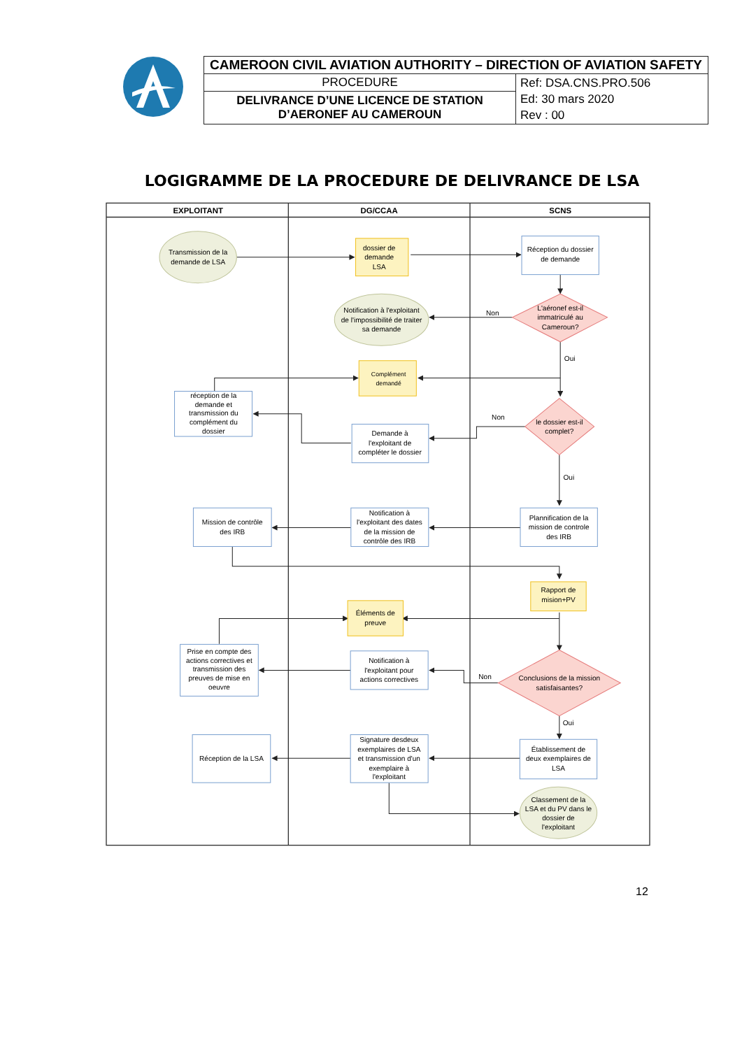| CAMEROON CIVIL AVIATION AUTHORITY – DIRECTION OF AVIATION SAFETY | |
| PROCEDURE | Ref: DSA.CNS.PRO.506 Ed: 30 mars 2020 Rev : 00 |
| DELIVRANCE D’UNE LICENCE DE STATION D’AERONEF AU CAMEROUN | |
LOGIGRAMME DE LA PROCEDURE DE DELIVRANCE DE LSA
EXPLOITANT
DG/CCAA
SCNS
Transmission de la
demande de LSA
dossier de
demande
LSA
Réception du dossier
de demande
Notification à l'exploitant
de l'impossibilité de traiter
sa demande
Non
L'aéronef est-il
immatriculé au
Cameroun?
Oui
Complément
demandé
réception de la
demande et
transmission du
complément du
dossier
Non
le dossier est-il
complet?
Demande à
l'exploitant de
compléter le dossier
Oui
Mission de contrôle
des IRB
Notification à
l'exploitant des dates
de la mission de
contrôle des IRB
Plannification de la
mission de controle
des IRB
Rapport de
mision+PV
Éléments de
preuve
Prise en compte des
actions correctives et
transmission des
preuves de mise en
oeuvre
Notification à
l'exploitant pour
actions correctives
Non
Conclusions de la mission
satisfaisantes?
Oui
Réception de la LSA
Signature desdeux
exemplaires de LSA
et transmission d'un
exemplaire à
l'exploitant
Établissement de
deux exemplaires de
LSA
Classement de la
LSA et du PV dans le
dossier de
l'exploitant
12